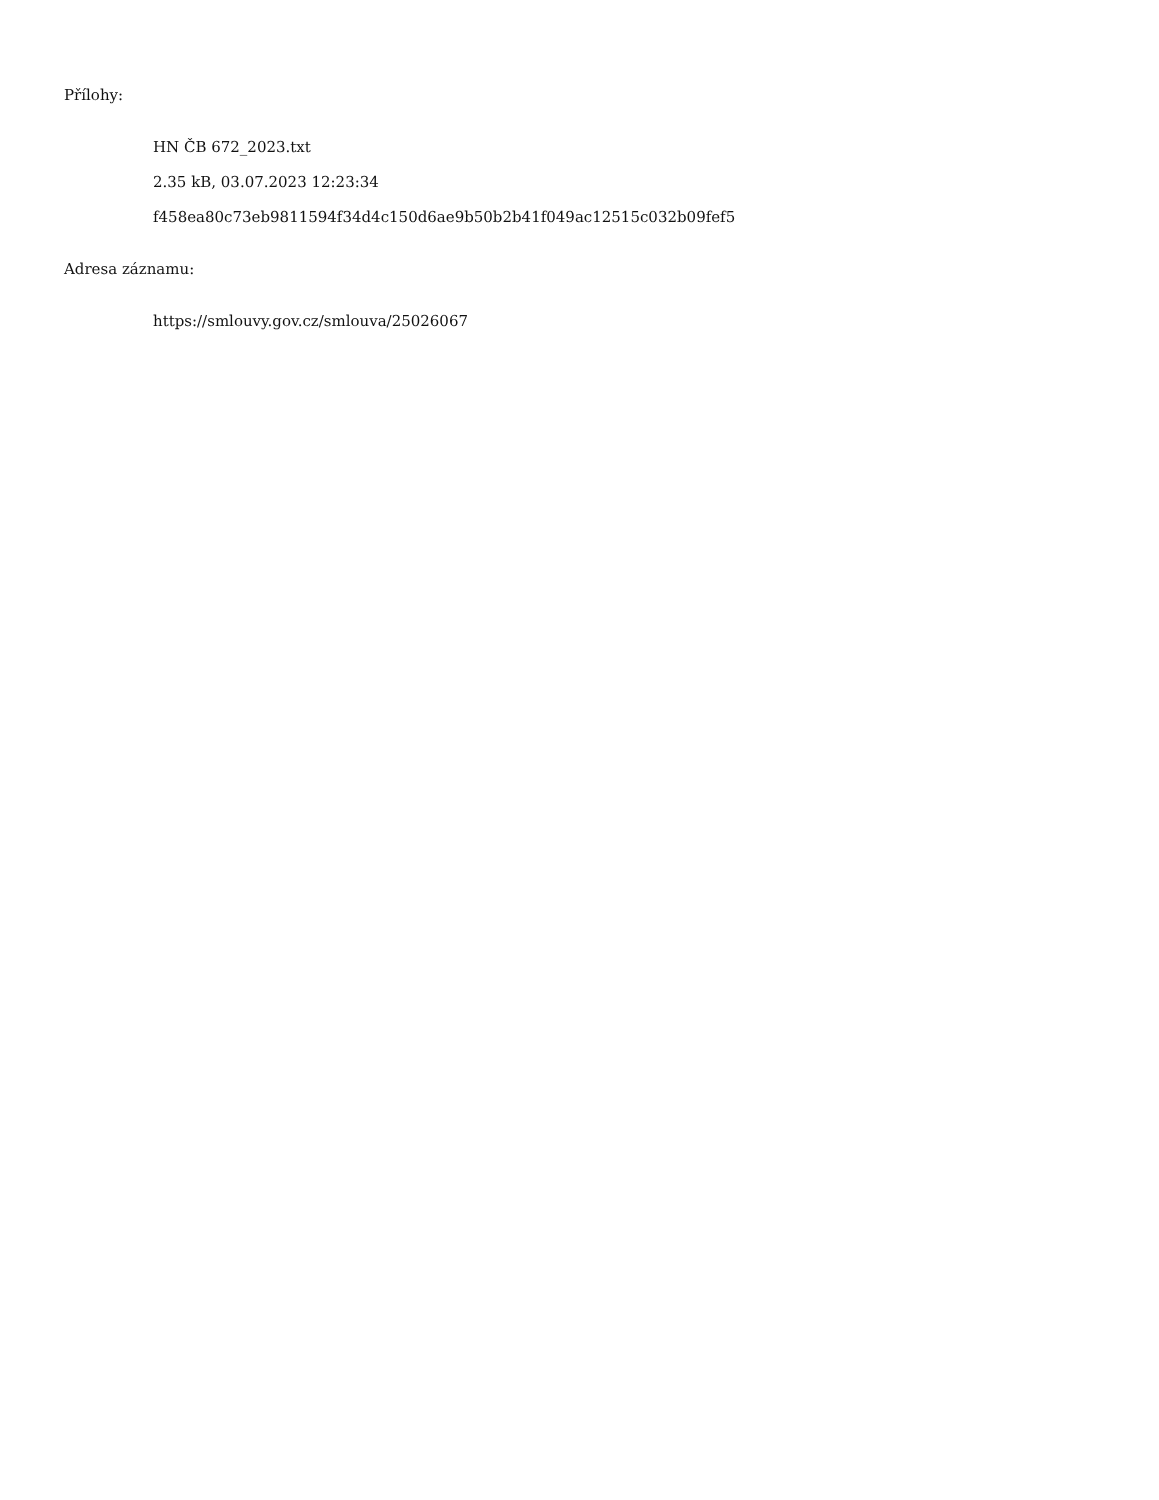Přílohy:
HN ČB 672_2023.txt
2.35 kB, 03.07.2023 12:23:34
f458ea80c73eb9811594f34d4c150d6ae9b50b2b41f049ac12515c032b09fef5
Adresa záznamu:
https://smlouvy.gov.cz/smlouva/25026067